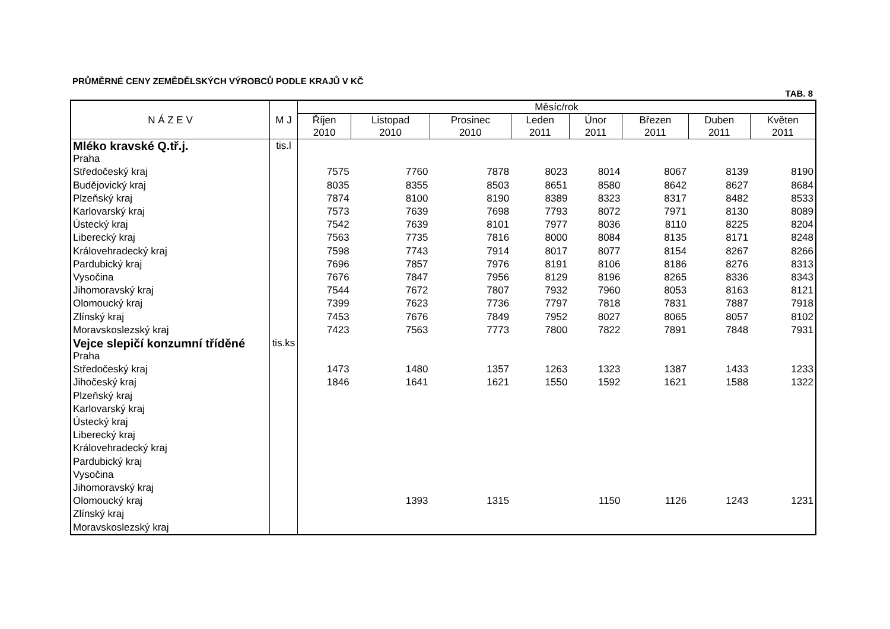PRŮMĚRNÉ CENY ZEMĚDĚLSKÝCH VÝROBCŮ PODLE KRAJŮ V KČ
TAB. 8
| N Á Z E V | M J | Měsíc/rok | | | | | | | |
| --- | --- | --- | --- | --- | --- | --- | --- | --- | --- |
| | | Říjen 2010 | Listopad 2010 | Prosinec 2010 | Leden 2011 | Únor 2011 | Březen 2011 | Duben 2011 | Květen 2011 |
| Mléko kravské Q.tř.j. | tis.l | | | | | | | | |
| Praha | | | | | | | | | |
| Středočeský kraj | | 7575 | 7760 | 7878 | 8023 | 8014 | 8067 | 8139 | 8190 |
| Budějovický kraj | | 8035 | 8355 | 8503 | 8651 | 8580 | 8642 | 8627 | 8684 |
| Plzeňský kraj | | 7874 | 8100 | 8190 | 8389 | 8323 | 8317 | 8482 | 8533 |
| Karlovarský kraj | | 7573 | 7639 | 7698 | 7793 | 8072 | 7971 | 8130 | 8089 |
| Ústecký kraj | | 7542 | 7639 | 8101 | 7977 | 8036 | 8110 | 8225 | 8204 |
| Liberecký kraj | | 7563 | 7735 | 7816 | 8000 | 8084 | 8135 | 8171 | 8248 |
| Královehradecký kraj | | 7598 | 7743 | 7914 | 8017 | 8077 | 8154 | 8267 | 8266 |
| Pardubický kraj | | 7696 | 7857 | 7976 | 8191 | 8106 | 8186 | 8276 | 8313 |
| Vysočina | | 7676 | 7847 | 7956 | 8129 | 8196 | 8265 | 8336 | 8343 |
| Jihomoravský kraj | | 7544 | 7672 | 7807 | 7932 | 7960 | 8053 | 8163 | 8121 |
| Olomoucký kraj | | 7399 | 7623 | 7736 | 7797 | 7818 | 7831 | 7887 | 7918 |
| Zlínský kraj | | 7453 | 7676 | 7849 | 7952 | 8027 | 8065 | 8057 | 8102 |
| Moravskoslezský kraj | | 7423 | 7563 | 7773 | 7800 | 7822 | 7891 | 7848 | 7931 |
| Vejce slepičí konzumní tříděné | tis.ks | | | | | | | | |
| Praha | | | | | | | | | |
| Středočeský kraj | | 1473 | 1480 | 1357 | 1263 | 1323 | 1387 | 1433 | 1233 |
| Jihočeský kraj | | 1846 | 1641 | 1621 | 1550 | 1592 | 1621 | 1588 | 1322 |
| Plzeňský kraj | | | | | | | | | |
| Karlovarský kraj | | | | | | | | | |
| Ústecký kraj | | | | | | | | | |
| Liberecký kraj | | | | | | | | | |
| Královehradecký kraj | | | | | | | | | |
| Pardubický kraj | | | | | | | | | |
| Vysočina | | | | | | | | | |
| Jihomoravský kraj | | | | | | | | | |
| Olomoucký kraj | | | 1393 | 1315 | | 1150 | 1126 | 1243 | 1231 |
| Zlínský kraj | | | | | | | | | |
| Moravskoslezský kraj | | | | | | | | | |